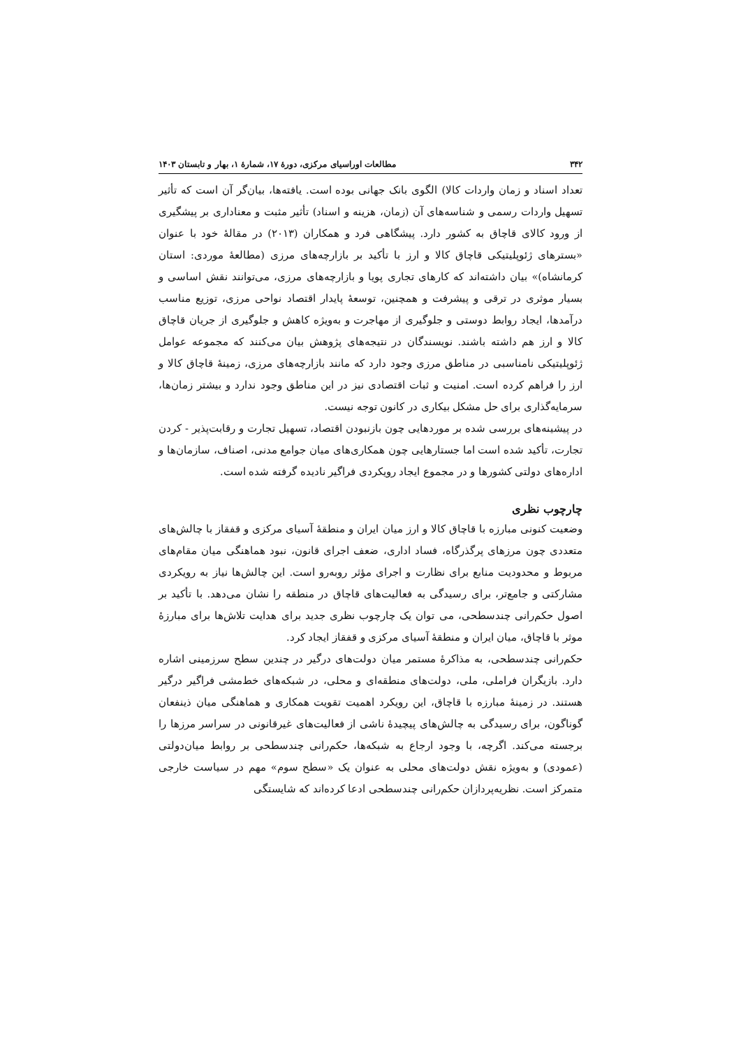۳۴۲ مطالعات اوراسیای مرکزی، دورهٔ ۱۷، شمارهٔ ۱، بهار و تابستان ۱۴۰۳
تعداد اسناد و زمان واردات کالا) الگوی بانک جهانی بوده است. یافته‌ها، بیان‌گر آن است که تأثیر تسهیل واردات رسمی و شناسه‌های آن (زمان، هزینه و اسناد) تأثیر مثبت و معناداری بر پیشگیری از ورود کالای قاچاق به کشور دارد. پیشگاهی فرد و همکاران (۲۰۱۳) در مقالهٔ خود با عنوان «بسترهای ژئوپلیتیکی قاچاق کالا و ارز با تأکید بر بازارچه‌های مرزی (مطالعهٔ موردی: استان کرمانشاه)» بیان داشته‌اند که کارهای تجاری پویا و بازارچه‌های مرزی، می‌توانند نقش اساسی و بسیار موثری در ترقی و پیشرفت و همچنین، توسعهٔ پایدار اقتصاد نواحی مرزی، توزیع مناسب درآمدها، ایجاد روابط دوستی و جلوگیری از مهاجرت و به‌ویژه کاهش و جلوگیری از جریان قاچاق کالا و ارز هم داشته باشند. نویسندگان در نتیجه‌های پژوهش بیان می‌کنند که مجموعه عوامل ژئوپلیتیکی نامناسبی در مناطق مرزی وجود دارد که مانند بازارچه‌های مرزی، زمینهٔ قاچاق کالا و ارز را فراهم کرده است. امنیت و ثبات اقتصادی نیز در این مناطق وجود ندارد و بیشتر زمان‌ها، سرمایه‌گذاری برای حل مشکل بیکاری در کانون توجه نیست.
در پیشینه‌های بررسی شده بر موردهایی چون بازنبودن اقتصاد، تسهیل تجارت و رقابت‌پذیر - کردن تجارت، تأکید شده است اما جستارهایی چون همکاری‌های میان جوامع مدنی، اصناف، سازمان‌ها و اداره‌های دولتی کشورها و در مجموع ایجاد رویکردی فراگیر نادیده گرفته شده است.
چارچوب نظری
وضعیت کنونی مبارزه با قاچاق کالا و ارز میان ایران و منطقهٔ آسیای مرکزی و قفقاز با چالش‌های متعددی چون مرزهای پرگذرگاه، فساد اداری، ضعف اجرای قانون، نبود هماهنگی میان مقام‌های مربوط و محدودیت منابع برای نظارت و اجرای مؤثر روبه‌رو است. این چالش‌ها نیاز به رویکردی مشارکتی و جامع‌تر، برای رسیدگی به فعالیت‌های قاچاق در منطقه را نشان می‌دهد. با تأکید بر اصول حکم‌رانی چندسطحی، می توان یک چارچوب نظری جدید برای هدایت تلاش‌ها برای مبارزهٔ موثر با قاچاق، میان ایران و منطقهٔ آسیای مرکزی و قفقاز ایجاد کرد.
حکم‌رانی چندسطحی، به مذاکرهٔ مستمر میان دولت‌های درگیر در چندین سطح سرزمینی اشاره دارد. بازیگران فراملی، ملی، دولت‌های منطقه‌ای و محلی، در شبکه‌های خط‌مشی فراگیر درگیر هستند. در زمینهٔ مبارزه با قاچاق، این رویکرد اهمیت تقویت همکاری و هماهنگی میان ذینفعان گوناگون، برای رسیدگی به چالش‌های پیچیدهٔ ناشی از فعالیت‌های غیرقانونی در سراسر مرزها را برجسته می‌کند. اگرچه، با وجود ارجاع به شبکه‌ها، حکم‌رانی چندسطحی بر روابط میان‌دولتی (عمودی) و به‌ویژه نقش دولت‌های محلی به عنوان یک «سطح سوم» مهم در سیاست خارجی متمرکز است. نظریه‌پردازان حکم‌رانی چندسطحی ادعا کرده‌اند که شایستگی